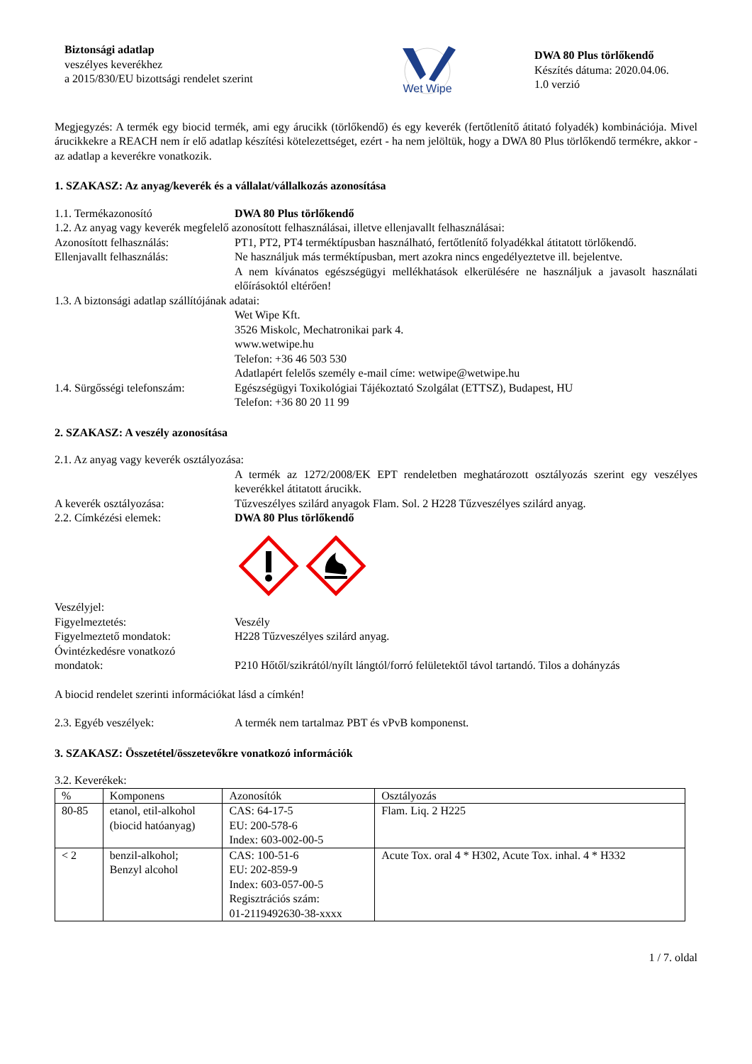Biztonsági adatlap
veszélyes keverékhez
a 2015/830/EU bizottsági rendelet szerint
Wet Wipe
DWA 80 Plus törlőkendő
Készítés dátuma: 2020.04.06.
1.0 verzió
Megjegyzés: A termék egy biocid termék, ami egy árucikk (törlőkendő) és egy keverék (fertőtlenítő átitató folyadék) kombinációja. Mivel árucikkekre a REACH nem ír elő adatlap készítési kötelezettséget, ezért - ha nem jelöltük, hogy a DWA 80 Plus törlőkendő termékre, akkor - az adatlap a keverékre vonatkozik.
1. SZAKASZ: Az anyag/keverék és a vállalat/vállalkozás azonosítása
1.1. Termékazonosító DWA 80 Plus törlőkendő
1.2. Az anyag vagy keverék megfelelő azonosított felhasználásai, illetve ellenjavallt felhasználásai:
Azonosított felhasználás: PT1, PT2, PT4 terméktípusban használható, fertőtlenítő folyadékkal átitatott törlőkendő.
Ellenjavallt felhasználás: Ne használjuk más terméktípusban, mert azokra nincs engedélyeztetve ill. bejelentve.
A nem kívánatos egészségügyi mellékhatások elkerülésére ne használjuk a javasolt használati előírásoktól eltérően!
1.3. A biztonsági adatlap szállítójának adatai:
Wet Wipe Kft.
3526 Miskolc, Mechatronikai park 4.
www.wetwipe.hu
Telefon: +36 46 503 530
Adatlapért felelős személy e-mail címe: wetwipe@wetwipe.hu
1.4. Sürgősségi telefonszám:
Egészségügyi Toxikológiai Tájékoztató Szolgálat (ETTSZ), Budapest, HU
Telefon: +36 80 20 11 99
2. SZAKASZ: A veszély azonosítása
2.1. Az anyag vagy keverék osztályozása:
A termék az 1272/2008/EK EPT rendeletben meghatározott osztályozás szerint egy veszélyes keverékkel átitatott árucikk.
A keverék osztályozása: Tűzveszélyes szilárd anyagok Flam. Sol. 2 H228 Tűzveszélyes szilárd anyag.
2.2. Címkézési elemek: DWA 80 Plus törlőkendő
Veszélyjel:
Figyelmeztetés: Veszély
Figyelmeztető mondatok: H228 Tűzveszélyes szilárd anyag.
Óvintézkedésre vonatkozó
mondatok:
P210 Hőtől/szikrától/nyílt lángtól/forró felületektől távol tartandó. Tilos a dohányzás
A biocid rendelet szerinti információkat lásd a címkén!
2.3. Egyéb veszélyek: A termék nem tartalmaz PBT és vPvB komponenst.
3. SZAKASZ: Összetétel/összetevőkre vonatkozó információk
3.2. Keverékek:
| % | Komponens | Azonosítók | Osztályozás |
| --- | --- | --- | --- |
| 80-85 | etanol, etil-alkohol (biocid hatóanyag) | CAS: 64-17-5 EU: 200-578-6 Index: 603-002-00-5 | Flam. Liq. 2 H225 |
| < 2 | benzil-alkohol; Benzyl alcohol | CAS: 100-51-6 EU: 202-859-9 Index: 603-057-00-5 Regisztrációs szám: 01-2119492630-38-xxxx | Acute Tox. oral 4 * H302, Acute Tox. inhal. 4 * H332 |
1 / 7. oldal